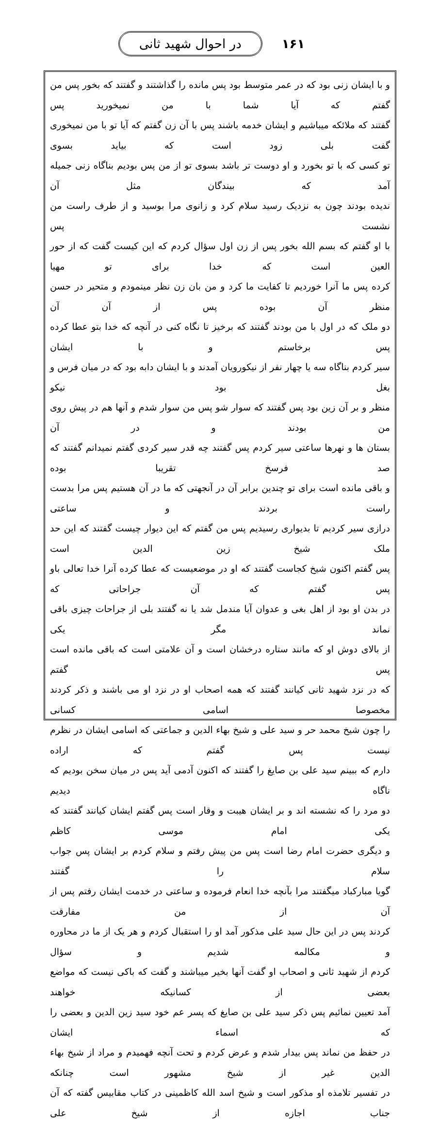۱۶۱ در احوال شهید ثانی
و با ایشان زنی بود که در عمر متوسط بود پس مانده را گذاشتند و گفتند که بخور پس من گفتم که آیا شما با من نمیخورید پس
گفتند که ملائکه میباشیم و ایشان خدمه باشند پس با آن زن گفتم که آیا تو با من نمیخوری گفت بلی زود است که بیاید بسوی
تو کسی که با تو بخورد و او دوست تر باشد بسوی تو از من پس بودیم بناگاه زنی جمیله آمد که بیندگان مثل آن
ندیده بودند چون به نزدیک رسید سلام کرد و زانوی مرا بوسید و از طرف راست من نشست پس
با او گفتم که بسم الله بخور پس از زن اول سؤال کردم که این کیست گفت که از حور العین است که خدا برای تو مهیا
کرده پس ما آنرا خوردیم تا کفایت ما کرد و من بان زن نظر مینمودم و متحیر در حسن منظر آن بوده پس از آن آن
دو ملک که در اول با من بودند گفتند که برخیز تا نگاه کنی در آنچه که خدا بتو عطا کرده پس برخاستم و با ایشان
سیر کردم بناگاه سه یا چهار نفر از نیکورویان آمدند و با ایشان دابه بود که در میان فرس و بغل بود نیکو
منظر و بر آن زین بود پس گفتند که سوار شو پس من سوار شدم و آنها هم در پیش روی من بودند و در آن
بستان ها و نهرها ساعتی سیر کردم پس گفتند چه قدر سیر کردی گفتم نمیدانم گفتند که صد فرسخ تقریبا بوده
و باقی مانده است برای تو چندین برابر آن در آنجهتی که ما در آن هستیم پس مرا بدست راست بردند و ساعتی
درازی سیر کردیم تا بدیواری رسیدیم پس من گفتم که این دیوار چیست گفتند که این حد ملک شیخ زین الدین است
پس گفتم اکنون شیخ کجاست گفتند که او در موضعیست که عطا کرده آنرا خدا تعالی باو پس گفتم که آن جراحاتی که
در بدن او بود از اهل بغی و عدوان آیا مندمل شد یا نه گفتند بلی از جراحات چیزی باقی نماند مگر یکی
از بالای دوش او که مانند ستاره درخشان است و آن علامتی است که باقی مانده است پس گفتم
که در نزد شهید ثانی کیانند گفتند که همه اصحاب او در نزد او می باشند و ذکر کردند مخصوصا اسامی کسانی
را چون شیخ محمد حر و سید علی و شیخ بهاء الدین و جماعتی که اسامی ایشان در نظرم نیست پس گفتم که اراده
دارم که ببینم سید علی بن صایغ را گفتند که اکنون آدمی آید پس در میان سخن بودیم که ناگاه دیدیم
دو مرد را که نشسته اند و بر ایشان هیبت و وقار است پس گفتم ایشان کیانند گفتند که یکی امام موسی کاظم
و دیگری حضرت امام رضا است پس من پیش رفتم و سلام کردم بر ایشان پس جواب سلام را گفتند
گویا مبارکباد میگفتند مرا بآنچه خدا انعام فرموده و ساعتی در خدمت ایشان رفتم پس از آن از من مفارقت
کردند پس در این حال سید علی مذکور آمد او را استقبال کردم و هر یک از ما در محاوره و مکالمه شدیم و سؤال
کردم از شهید ثانی و اصحاب او گفت آنها بخیر میباشند و گفت که باکی نیست که مواضع بعضی از کسانیکه خواهند
آمد تعیین نمائیم پس ذکر سید علی بن صایغ که پسر عم خود سید زین الدین و بعضی را که اسماء ایشان
در حفظ من نماند پس بیدار شدم و عرض کردم و تحت آنچه فهمیدم و مراد از شیخ بهاء الدین غیر از شیخ مشهور است چنانکه
در تفسیر تلامذه او مذکور است و شیخ اسد الله کاظمینی در کتاب مقابیس گفته که آن جناب اجازه از شیخ علی